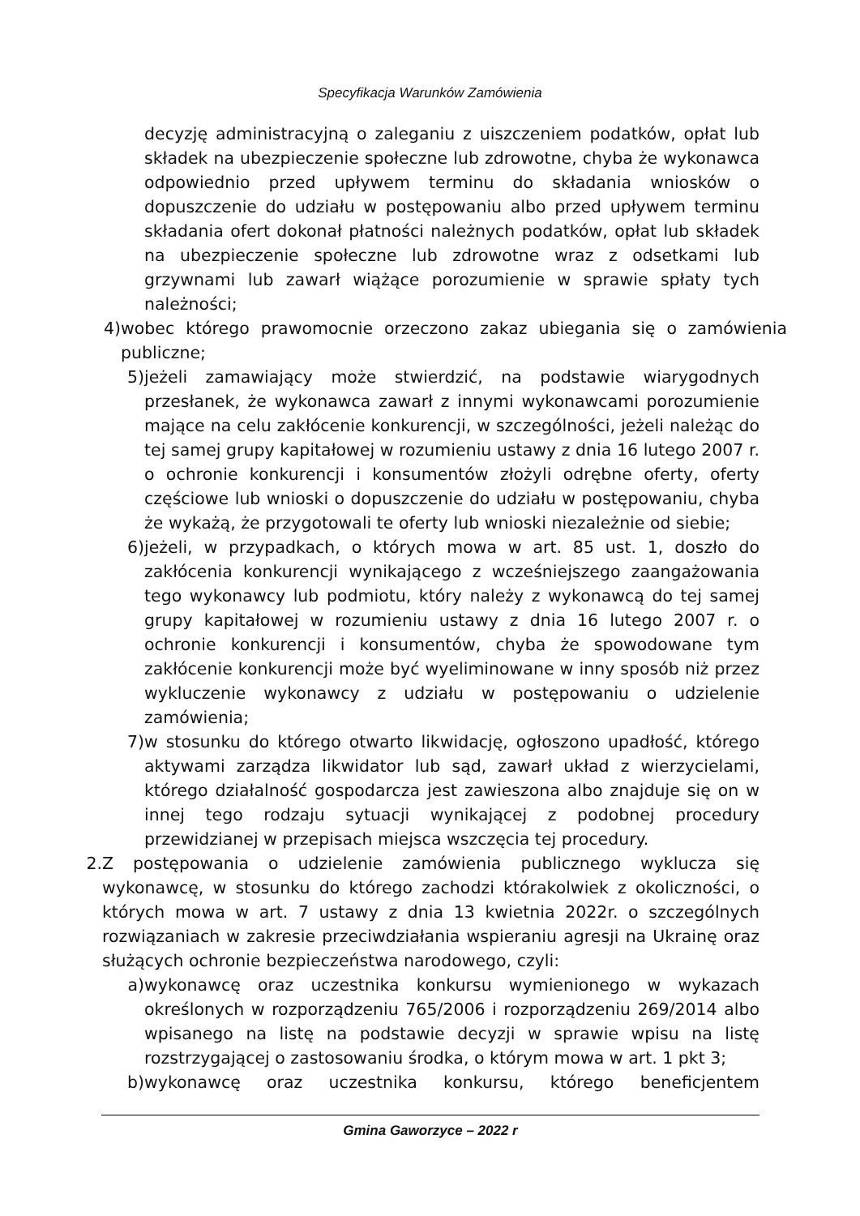Specyfikacja Warunków Zamówienia
decyzję administracyjną o zaleganiu z uiszczeniem podatków, opłat lub składek na ubezpieczenie społeczne lub zdrowotne, chyba że wykonawca odpowiednio przed upływem terminu do składania wniosków o dopuszczenie do udziału w postępowaniu albo przed upływem terminu składania ofert dokonał płatności należnych podatków, opłat lub składek na ubezpieczenie społeczne lub zdrowotne wraz z odsetkami lub grzywnami lub zawarł wiążące porozumienie w sprawie spłaty tych należności;
4) wobec którego prawomocnie orzeczono zakaz ubiegania się o zamówienia publiczne;
5) jeżeli zamawiający może stwierdzić, na podstawie wiarygodnych przesłanek, że wykonawca zawarł z innymi wykonawcami porozumienie mające na celu zakłócenie konkurencji, w szczególności, jeżeli należąc do tej samej grupy kapitałowej w rozumieniu ustawy z dnia 16 lutego 2007 r. o ochronie konkurencji i konsumentów złożyli odrębne oferty, oferty częściowe lub wnioski o dopuszczenie do udziału w postępowaniu, chyba że wykażą, że przygotowali te oferty lub wnioski niezależnie od siebie;
6) jeżeli, w przypadkach, o których mowa w art. 85 ust. 1, doszło do zakłócenia konkurencji wynikającego z wcześniejszego zaangażowania tego wykonawcy lub podmiotu, który należy z wykonawcą do tej samej grupy kapitałowej w rozumieniu ustawy z dnia 16 lutego 2007 r. o ochronie konkurencji i konsumentów, chyba że spowodowane tym zakłócenie konkurencji może być wyeliminowane w inny sposób niż przez wykluczenie wykonawcy z udziału w postępowaniu o udzielenie zamówienia;
7) w stosunku do którego otwarto likwidację, ogłoszono upadłość, którego aktywami zarządza likwidator lub sąd, zawarł układ z wierzycielami, którego działalność gospodarcza jest zawieszona albo znajduje się on w innej tego rodzaju sytuacji wynikającej z podobnej procedury przewidzianej w przepisach miejsca wszczęcia tej procedury.
2. Z postępowania o udzielenie zamówienia publicznego wyklucza się wykonawcę, w stosunku do którego zachodzi którakolwiek z okoliczności, o których mowa w art. 7 ustawy z dnia 13 kwietnia 2022r. o szczególnych rozwiązaniach w zakresie przeciwdziałania wspieraniu agresji na Ukrainę oraz służących ochronie bezpieczeństwa narodowego, czyli:
a) wykonawcę oraz uczestnika konkursu wymienionego w wykazach określonych w rozporządzeniu 765/2006 i rozporządzeniu 269/2014 albo wpisanego na listę na podstawie decyzji w sprawie wpisu na listę rozstrzygającej o zastosowaniu środka, o którym mowa w art. 1 pkt 3;
b) wykonawcę oraz uczestnika konkursu, którego beneficjentem
Gmina Gaworzyce – 2022 r